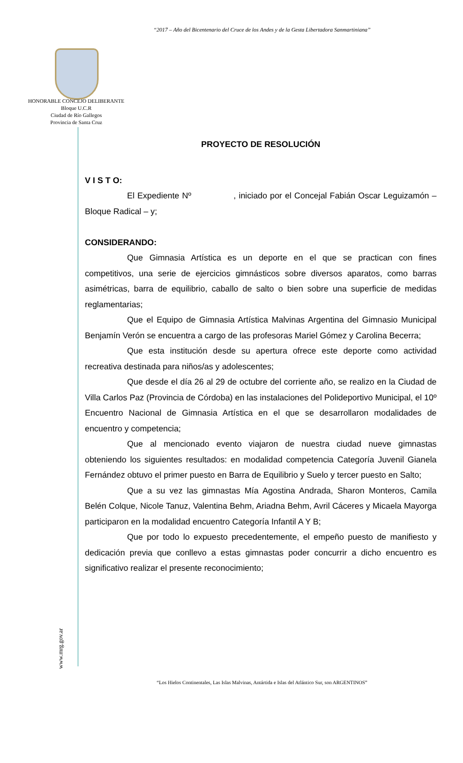“2017 – Año del Bicentenario del Cruce de los Andes y de la Gesta Libertadora Sanmartiniana”
HONORABLE CONCEJO DELIBERANTE
Bloque U.C.R
Ciudad de Río Gallegos
Provincia de Santa Cruz
PROYECTO DE RESOLUCIÓN
V I S T O:
El Expediente Nº , iniciado por el Concejal Fabián Oscar Leguizamón – Bloque Radical – y;
CONSIDERANDO:
Que Gimnasia Artística es un deporte en el que se practican con fines competitivos, una serie de ejercicios gimnásticos sobre diversos aparatos, como barras asimétricas, barra de equilibrio, caballo de salto o bien sobre una superficie de medidas reglamentarias;
Que el Equipo de Gimnasia Artística Malvinas Argentina del Gimnasio Municipal Benjamín Verón se encuentra a cargo de las profesoras Mariel Gómez y Carolina Becerra;
Que esta institución desde su apertura ofrece este deporte como actividad recreativa destinada para niños/as y adolescentes;
Que desde el día 26 al 29 de octubre del corriente año, se realizo en la Ciudad de Villa Carlos Paz (Provincia de Córdoba) en las instalaciones del Polideportivo Municipal, el 10º Encuentro Nacional de Gimnasia Artística en el que se desarrollaron modalidades de encuentro y competencia;
Que al mencionado evento viajaron de nuestra ciudad nueve gimnastas obteniendo los siguientes resultados: en modalidad competencia Categoría Juvenil Gianela Fernández obtuvo el primer puesto en Barra de Equilibrio y Suelo y tercer puesto en Salto;
Que a su vez las gimnastas Mía Agostina Andrada, Sharon Monteros, Camila Belén Colque, Nicole Tanuz, Valentina Behm, Ariadna Behm, Avril Cáceres y Micaela Mayorga participaron en la modalidad encuentro Categoría Infantil A Y B;
Que por todo lo expuesto precedentemente, el empeño puesto de manifiesto y dedicación previa que conllevo a estas gimnastas poder concurrir a dicho encuentro es significativo realizar el presente reconocimiento;
www.mrg.gov.ar
“Los Hielos Continentales, Las Islas Malvinas, Antártida e Islas del Atlántico Sur, son ARGENTINOS”